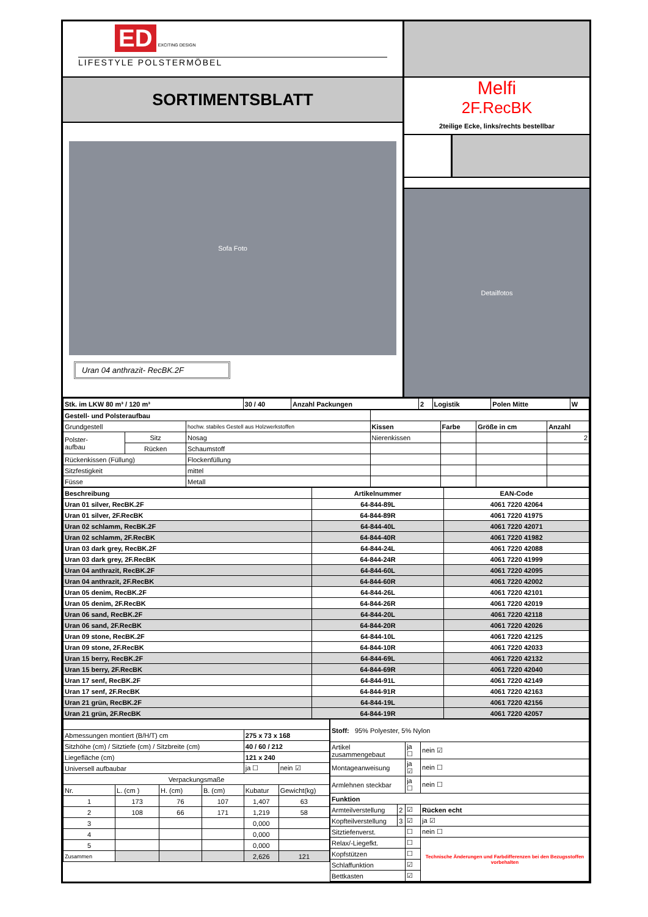ED EXCITING DESIGN
LIFESTYLE POLSTERMÖBEL
SORTIMENTSBLATT
Sofa Foto
Uran 04 anthrazit- RecBK.2F
Melfi
2F.RecBK
2teilige Ecke, links/rechts bestellbar
Detailfotos
| Stk. im LKW 80 m³ / 120 m³ | 30 / 40 | Anzahl Packungen | 2 | Logistik | Polen Mitte | W |
| Gestell- und Polsteraufbau | | | | | | |
| Grundgestell | | hochw. stabiles Gestell aus Holzwerkstoffen | Kissen | Farbe | Größe in cm | Anzahl |
| Polster- aufbau | Sitz | Nosag | Nierenkissen | | | 2 |
| | Rücken | Schaumstoff | | | | |
| Rückenkissen (Füllung) | | Flockenfüllung | | | | |
| Sitzfestigkeit | | mittel | | | | |
| Füsse | | Metall | | | | |
| Beschreibung | Artikelnummer | EAN-Code |
| --- | --- | --- |
| Uran 01 silver, RecBK.2F | 64-844-89L | 4061 7220 42064 |
| Uran 01 silver, 2F.RecBK | 64-844-89R | 4061 7220 41975 |
| Uran 02 schlamm, RecBK.2F | 64-844-40L | 4061 7220 42071 |
| Uran 02 schlamm, 2F.RecBK | 64-844-40R | 4061 7220 41982 |
| Uran 03 dark grey, RecBK.2F | 64-844-24L | 4061 7220 42088 |
| Uran 03 dark grey, 2F.RecBK | 64-844-24R | 4061 7220 41999 |
| Uran 04 anthrazit, RecBK.2F | 64-844-60L | 4061 7220 42095 |
| Uran 04 anthrazit, 2F.RecBK | 64-844-60R | 4061 7220 42002 |
| Uran 05 denim, RecBK.2F | 64-844-26L | 4061 7220 42101 |
| Uran 05 denim, 2F.RecBK | 64-844-26R | 4061 7220 42019 |
| Uran 06 sand, RecBK.2F | 64-844-20L | 4061 7220 42118 |
| Uran 06 sand, 2F.RecBK | 64-844-20R | 4061 7220 42026 |
| Uran 09 stone, RecBK.2F | 64-844-10L | 4061 7220 42125 |
| Uran 09 stone, 2F.RecBK | 64-844-10R | 4061 7220 42033 |
| Uran 15 berry, RecBK.2F | 64-844-69L | 4061 7220 42132 |
| Uran 15 berry, 2F.RecBK | 64-844-69R | 4061 7220 42040 |
| Uran 17 senf, RecBK.2F | 64-844-91L | 4061 7220 42149 |
| Uran 17 senf, 2F.RecBK | 64-844-91R | 4061 7220 42163 |
| Uran 21 grün, RecBK.2F | 64-844-19L | 4061 7220 42156 |
| Uran 21 grün, 2F.RecBK | 64-844-19R | 4061 7220 42057 |
| Abmessungen montiert (B/H/T) cm | | | | 275 x 73 x 168 | |
| Sitzhöhe (cm) / Sitztiefe (cm) / Sitzbreite (cm) | | | | 40 / 60 / 212 | |
| Liegefläche (cm) | | | | 121 x 240 | |
| Universell aufbaubar | | | | ja ☐ | nein ☑ |
| Verpackungsmaße | | | | | |
| Nr. | L. (cm ) | H. (cm) | B. (cm) | Kubatur | Gewicht(kg) |
| 1 | 173 | 76 | 107 | 1,407 | 63 |
| 2 | 108 | 66 | 171 | 1,219 | 58 |
| 3 | | | | 0,000 | |
| 4 | | | | 0,000 | |
| 5 | | | | 0,000 | |
| Zusammen | | | | 2,626 | 121 |
| Stoff: 95% Polyester, 5% Nylon | | | |
| Artikel zusammengebaut | | ja ☐ | nein ☑ |
| Montageanweisung | | ja ☑ | nein ☐ |
| Armlehnen steckbar | | ja ☐ | nein ☐ |
| Funktion | | | |
| Armteilverstellung | 2 | ☑ | Rücken echt |
| Kopfteilverstellung | 3 | ☑ | ja ☑ |
| Sitztiefenverst. | | ☐ | nein ☐ |
| Relax/-Liegefkt. | | ☐ | Technische Änderungen und Farbdifferenzen bei den Bezugsstoffen vorbehalten |
| Kopfstützen | | ☐ | |
| Schlaffunktion | | ☑ | |
| Bettkasten | | ☑ | |